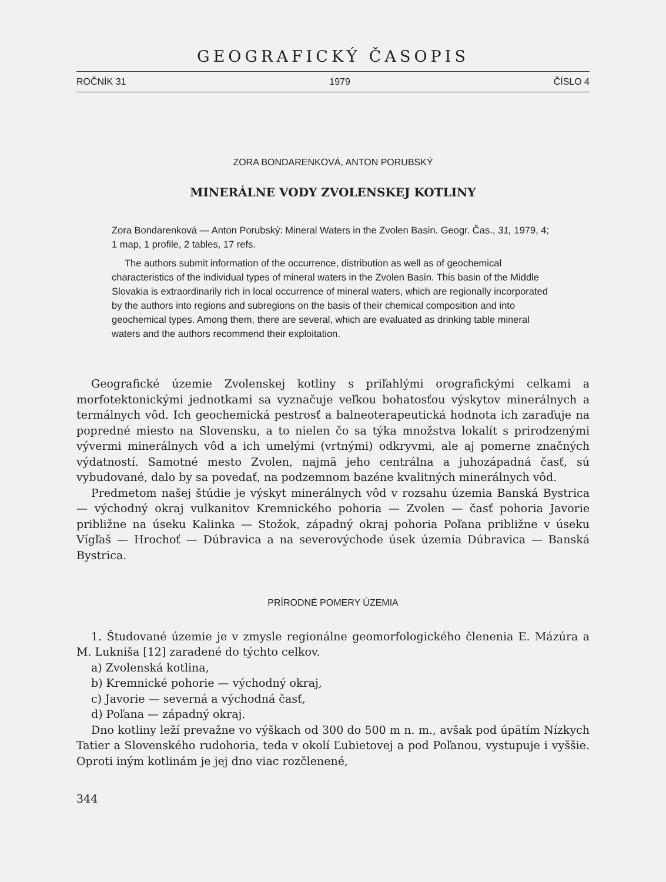GEOGRAFICKÝ ČASOPIS
ROČNÍK 31 1979 ČÍSLO 4
ZORA BONDARENKOVÁ, ANTON PORUBSKÝ
MINERÁLNE VODY ZVOLENSKEJ KOTLINY
Zora Bondarenková — Anton Porubský: Mineral Waters in the Zvolen Basin. Geogr. Čas., 31, 1979, 4; 1 map, 1 profile, 2 tables, 17 refs.
The authors submit information of the occurrence, distribution as well as of geochemical characteristics of the individual types of mineral waters in the Zvolen Basin. This basin of the Middle Slovakia is extraordinarily rich in local occurrence of mineral waters, which are regionally incorporated by the authors into regions and subregions on the basis of their chemical composition and into geochemical types. Among them, there are several, which are evaluated as drinking table mineral waters and the authors recommend their exploitation.
Geografické územie Zvolenskej kotliny s priľahlými orografickými celkami a morfotektonickými jednotkami sa vyznačuje veľkou bohatosťou výskytov minerálnych a termálnych vôd. Ich geochemická pestrosť a balneoterapeutická hodnota ich zaraďuje na popredné miesto na Slovensku, a to nielen čo sa týka množstva lokalít s prirodzenými vývermi minerálnych vôd a ich umelými (vrtnými) odkryvmi, ale aj pomerne značných výdatností. Samotné mesto Zvolen, najmä jeho centrálna a juhozápadná časť, sú vybudované, dalo by sa povedať, na podzemnom bazéne kvalitných minerálnych vôd.
Predmetom našej štúdie je výskyt minerálnych vôd v rozsahu územia Banská Bystrica — východný okraj vulkanitov Kremnického pohoria — Zvolen — časť pohoria Javorie približne na úseku Kalinka — Stožok, západný okraj pohoria Poľana približne v úseku Vígľaš — Hrochoť — Dúbravica a na severovýchode úsek územia Dúbravica — Banská Bystrica.
PRÍRODNÉ POMERY ÚZEMIA
1. Študované územie je v zmysle regionálne geomorfologického členenia E. Mázúra a M. Lukniša [12] zaradené do týchto celkov.
a) Zvolenská kotlina,
b) Kremnické pohorie — východný okraj,
c) Javorie — severná a východná časť,
d) Poľana — západný okraj.
Dno kotliny leží prevažne vo výškach od 300 do 500 m n. m., avšak pod úpätím Nízkych Tatier a Slovenského rudohoria, teda v okolí Ľubietovej a pod Poľanou, vystupuje i vyššie. Oproti iným kotlinám je jej dno viac rozčlenené,
344